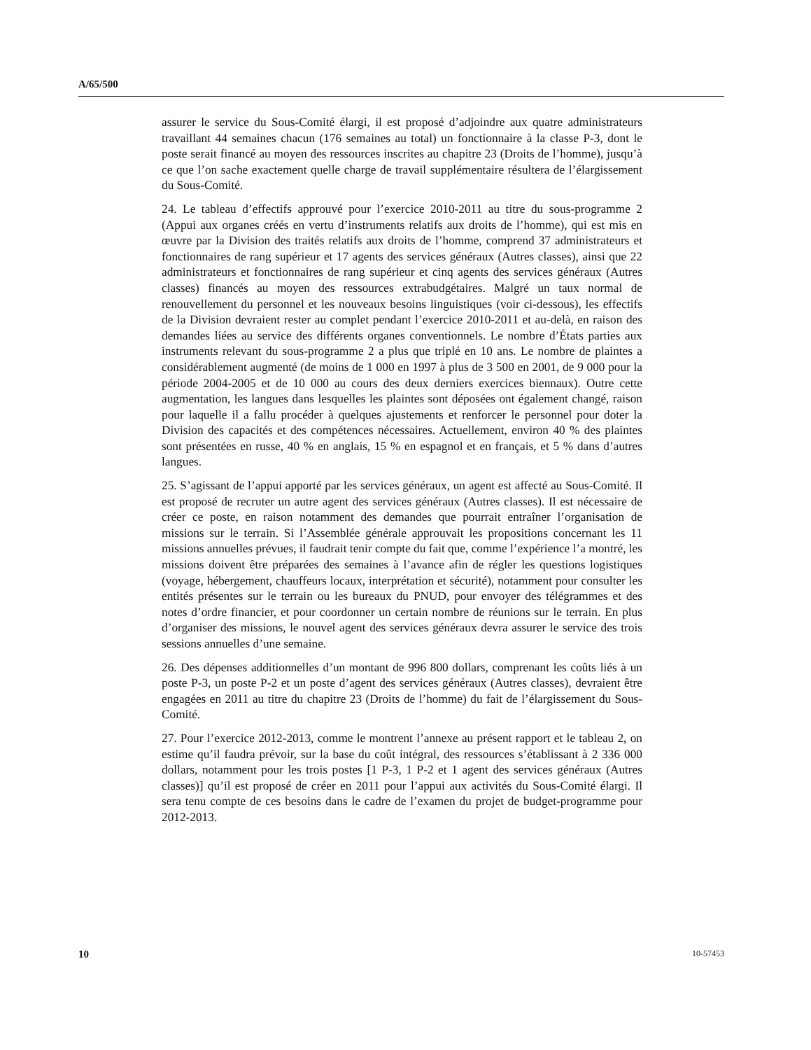A/65/500
assurer le service du Sous-Comité élargi, il est proposé d’adjoindre aux quatre administrateurs travaillant 44 semaines chacun (176 semaines au total) un fonctionnaire à la classe P-3, dont le poste serait financé au moyen des ressources inscrites au chapitre 23 (Droits de l’homme), jusqu’à ce que l’on sache exactement quelle charge de travail supplémentaire résultera de l’élargissement du Sous-Comité.
24. Le tableau d’effectifs approuvé pour l’exercice 2010-2011 au titre du sous-programme 2 (Appui aux organes créés en vertu d’instruments relatifs aux droits de l’homme), qui est mis en œuvre par la Division des traités relatifs aux droits de l’homme, comprend 37 administrateurs et fonctionnaires de rang supérieur et 17 agents des services généraux (Autres classes), ainsi que 22 administrateurs et fonctionnaires de rang supérieur et cinq agents des services généraux (Autres classes) financés au moyen des ressources extrabudgétaires. Malgré un taux normal de renouvellement du personnel et les nouveaux besoins linguistiques (voir ci-dessous), les effectifs de la Division devraient rester au complet pendant l’exercice 2010-2011 et au-delà, en raison des demandes liées au service des différents organes conventionnels. Le nombre d’États parties aux instruments relevant du sous-programme 2 a plus que triplé en 10 ans. Le nombre de plaintes a considérablement augmenté (de moins de 1 000 en 1997 à plus de 3 500 en 2001, de 9 000 pour la période 2004-2005 et de 10 000 au cours des deux derniers exercices biennaux). Outre cette augmentation, les langues dans lesquelles les plaintes sont déposées ont également changé, raison pour laquelle il a fallu procéder à quelques ajustements et renforcer le personnel pour doter la Division des capacités et des compétences nécessaires. Actuellement, environ 40 % des plaintes sont présentées en russe, 40 % en anglais, 15 % en espagnol et en français, et 5 % dans d’autres langues.
25. S’agissant de l’appui apporté par les services généraux, un agent est affecté au Sous-Comité. Il est proposé de recruter un autre agent des services généraux (Autres classes). Il est nécessaire de créer ce poste, en raison notamment des demandes que pourrait entraîner l’organisation de missions sur le terrain. Si l’Assemblée générale approuvait les propositions concernant les 11 missions annuelles prévues, il faudrait tenir compte du fait que, comme l’expérience l’a montré, les missions doivent être préparées des semaines à l’avance afin de régler les questions logistiques (voyage, hébergement, chauffeurs locaux, interprétation et sécurité), notamment pour consulter les entités présentes sur le terrain ou les bureaux du PNUD, pour envoyer des télégrammes et des notes d’ordre financier, et pour coordonner un certain nombre de réunions sur le terrain. En plus d’organiser des missions, le nouvel agent des services généraux devra assurer le service des trois sessions annuelles d’une semaine.
26. Des dépenses additionnelles d’un montant de 996 800 dollars, comprenant les coûts liés à un poste P-3, un poste P-2 et un poste d’agent des services généraux (Autres classes), devraient être engagées en 2011 au titre du chapitre 23 (Droits de l’homme) du fait de l’élargissement du Sous-Comité.
27. Pour l’exercice 2012-2013, comme le montrent l’annexe au présent rapport et le tableau 2, on estime qu’il faudra prévoir, sur la base du coût intégral, des ressources s’établissant à 2 336 000 dollars, notamment pour les trois postes [1 P-3, 1 P-2 et 1 agent des services généraux (Autres classes)] qu’il est proposé de créer en 2011 pour l’appui aux activités du Sous-Comité élargi. Il sera tenu compte de ces besoins dans le cadre de l’examen du projet de budget-programme pour 2012-2013.
10 10-57453